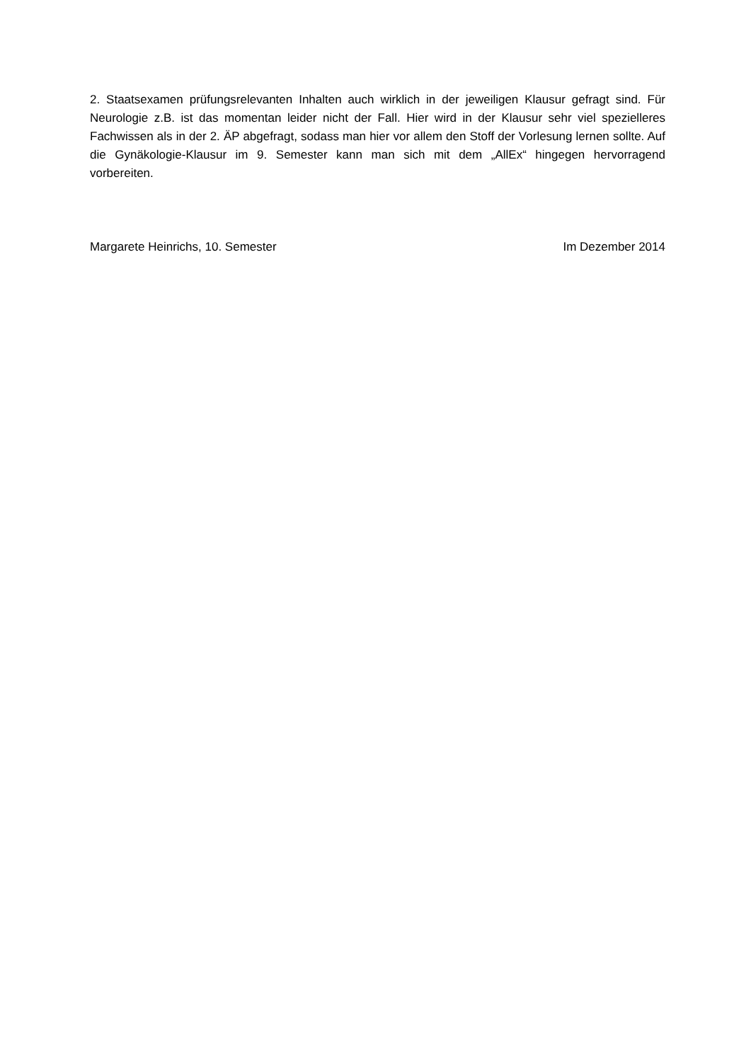2. Staatsexamen prüfungsrelevanten Inhalten auch wirklich in der jeweiligen Klausur gefragt sind. Für Neurologie z.B. ist das momentan leider nicht der Fall. Hier wird in der Klausur sehr viel spezielleres Fachwissen als in der 2. ÄP abgefragt, sodass man hier vor allem den Stoff der Vorlesung lernen sollte. Auf die Gynäkologie-Klausur im 9. Semester kann man sich mit dem „AllEx“ hingegen hervorragend vorbereiten.
Margarete Heinrichs, 10. Semester Im Dezember 2014